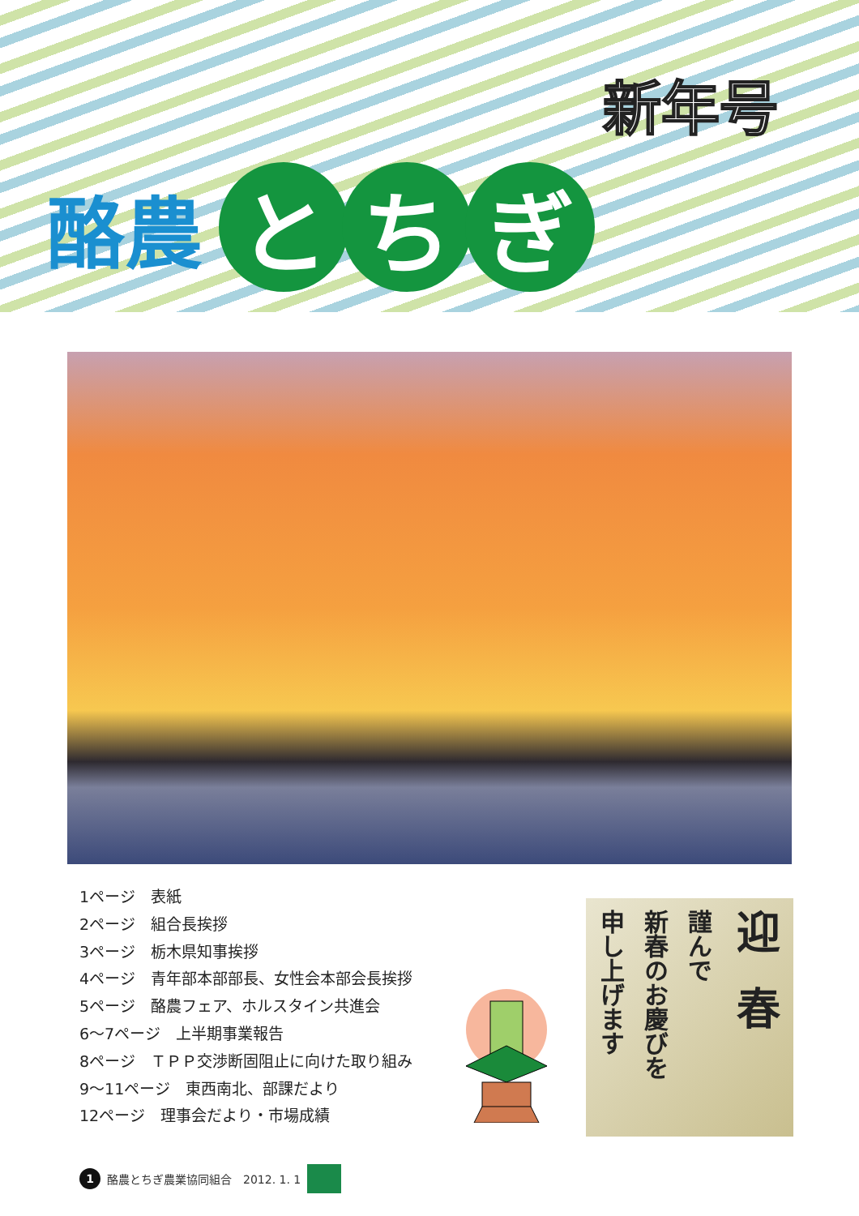新年号
酪農 と ち ぎ
1ページ　表紙
2ページ　組合長挨拶
3ページ　栃木県知事挨拶
4ページ　青年部本部部長、女性会本部会長挨拶
5ページ　酪農フェア、ホルスタイン共進会
6～7ページ　上半期事業報告
8ページ　ＴＰＰ交渉断固阻止に向けた取り組み
9～11ページ　東西南北、部課だより
12ページ　理事会だより・市場成績
迎春
謹んで
新春のお慶びを
申し上げます
1 酪農とちぎ農業協同組合　2012. 1. 1